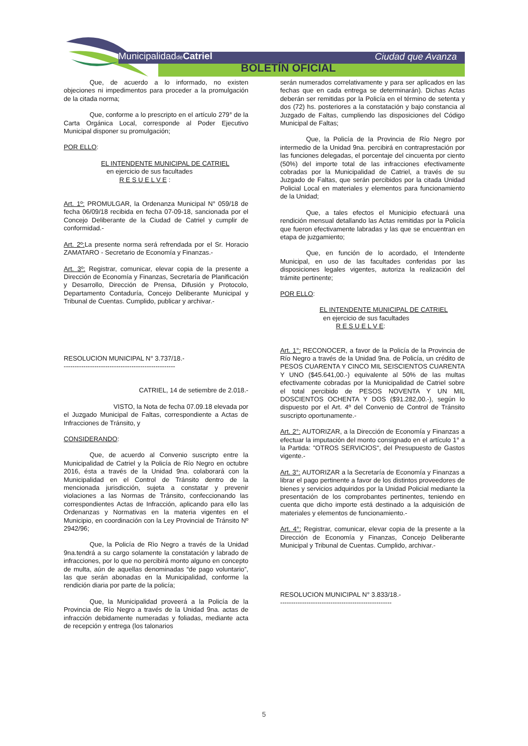Municipalidadde Catriel Ciudad que Avanza
BOLETÍN OFICIAL
Que, de acuerdo a lo informado, no existen objeciones ni impedimentos para proceder a la promulgación de la citada norma;
Que, conforme a lo prescripto en el artículo 279° de la Carta Orgánica Local, corresponde al Poder Ejecutivo Municipal disponer su promulgación;
POR ELLO:
EL INTENDENTE MUNICIPAL DE CATRIEL
en ejercicio de sus facultades
R E S U E L V E :
Art. 1º: PROMULGAR, la Ordenanza Municipal N° 059/18 de fecha 06/09/18 recibida en fecha 07-09-18, sancionada por el Concejo Deliberante de la Ciudad de Catriel y cumplir de conformidad.-
Art. 2º: La presente norma será refrendada por el Sr. Horacio ZAMATARO - Secretario de Economía y Finanzas.-
Art. 3º: Registrar, comunicar, elevar copia de la presente a Dirección de Economía y Finanzas, Secretaría de Planificación y Desarrollo, Dirección de Prensa, Difusión y Protocolo, Departamento Contaduría, Concejo Deliberante Municipal y Tribunal de Cuentas. Cumplido, publicar y archivar.-
RESOLUCION MUNICIPAL N° 3.737/18.-
---------------------------------------------------
CATRIEL, 14 de setiembre de 2.018.-
VISTO, la Nota de fecha 07.09.18 elevada por el Juzgado Municipal de Faltas, correspondiente a Actas de Infracciones de Tránsito, y
CONSIDERANDO:
Que, de acuerdo al Convenio suscripto entre la Municipalidad de Catriel y la Policía de Río Negro en octubre 2016, ésta a través de la Unidad 9na. colaborará con la Municipalidad en el Control de Tránsito dentro de la mencionada jurisdicción, sujeta a constatar y prevenir violaciones a las Normas de Tránsito, confeccionando las correspondientes Actas de Infracción, aplicando para ello las Ordenanzas y Normativas en la materia vigentes en el Municipio, en coordinación con la Ley Provincial de Tránsito Nº 2942/96;
Que, la Policía de Rìo Negro a través de la Unidad 9na.tendrá a su cargo solamente la constatación y labrado de infracciones, por lo que no percibirá monto alguno en concepto de multa, aún de aquellas denominadas “de pago voluntario”, las que serán abonadas en la Municipalidad, conforme la rendición diaria por parte de la policía;
Que, la Municipalidad proveerá a la Policía de la Provincia de Río Negro a través de la Unidad 9na. actas de infracción debidamente numeradas y foliadas, mediante acta de recepción y entrega (los talonarios
serán numerados correlativamente y para ser aplicados en las fechas que en cada entrega se determinarán). Dichas Actas deberán ser remitidas por la Policía en el término de setenta y dos (72) hs. posteriores a la constatación y bajo constancia al Juzgado de Faltas, cumpliendo las disposiciones del Código Municipal de Faltas;
Que, la Policía de la Provincia de Río Negro por intermedio de la Unidad 9na. percibirá en contraprestación por las funciones delegadas, el porcentaje del cincuenta por ciento (50%) del importe total de las infracciones efectivamente cobradas por la Municipalidad de Catriel, a través de su Juzgado de Faltas, que serán percibidos por la citada Unidad Policial Local en materiales y elementos para funcionamiento de la Unidad;
Que, a tales efectos el Municipio efectuará una rendición mensual detallando las Actas remitidas por la Policía que fueron efectivamente labradas y las que se encuentran en etapa de juzgamiento;
Que, en función de lo acordado, el Intendente Municipal, en uso de las facultades conferidas por las disposiciones legales vigentes, autoriza la realización del trámite pertinente;
POR ELLO:
EL INTENDENTE MUNICIPAL DE CATRIEL
en ejercicio de sus facultades
R E S U E L V E:
Art. 1°: RECONOCER, a favor de la Policía de la Provincia de Río Negro a través de la Unidad 9na. de Policía, un crédito de PESOS CUARENTA Y CINCO MIL SEISCIENTOS CUARENTA Y UNO ($45.641,00.-) equivalente al 50% de las multas efectivamente cobradas por la Municipalidad de Catriel sobre el total percibido de PESOS NOVENTA Y UN MIL DOSCIENTOS OCHENTA Y DOS ($91.282,00.-), según lo dispuesto por el Art. 4º del Convenio de Control de Tránsito suscripto oportunamente.-
Art. 2°: AUTORIZAR, a la Dirección de Economía y Finanzas a efectuar la imputación del monto consignado en el artículo 1° a la Partida: "OTROS SERVICIOS", del Presupuesto de Gastos vigente.-
Art. 3°: AUTORIZAR a la Secretaría de Economía y Finanzas a librar el pago pertinente a favor de los distintos proveedores de bienes y servicios adquiridos por la Unidad Policial mediante la presentación de los comprobantes pertinentes, teniendo en cuenta que dicho importe está destinado a la adquisición de materiales y elementos de funcionamiento.-
Art. 4°: Registrar, comunicar, elevar copia de la presente a la Dirección de Economía y Finanzas, Concejo Deliberante Municipal y Tribunal de Cuentas. Cumplido, archivar.-
RESOLUCION MUNICIPAL N° 3.833/18.-
---------------------------------------------------
5